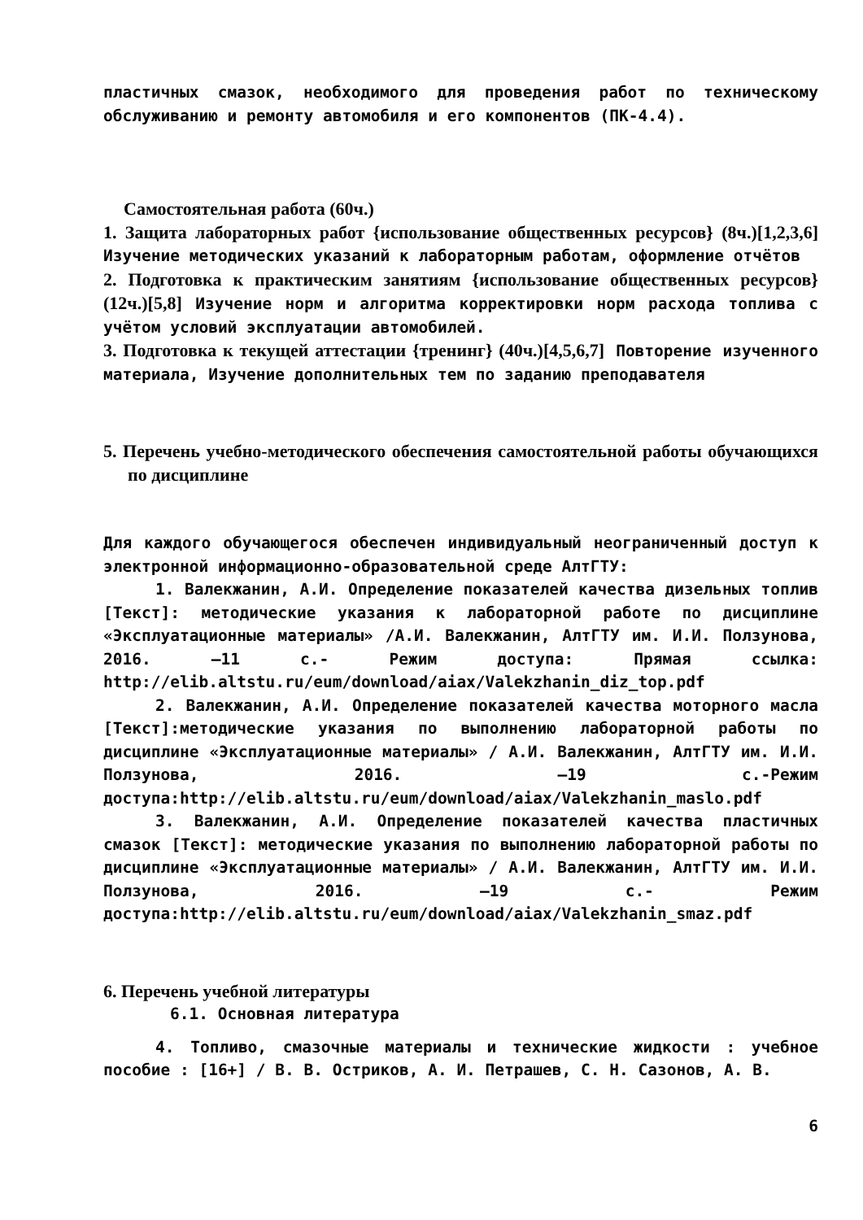пластичных смазок, необходимого для проведения работ по техническому обслуживанию и ремонту автомобиля и его компонентов (ПК-4.4).
Самостоятельная работа (60ч.)
1. Защита лабораторных работ {использование общественных ресурсов} (8ч.)[1,2,3,6] Изучение методических указаний к лабораторным работам, оформление отчётов
2. Подготовка к практическим занятиям {использование общественных ресурсов} (12ч.)[5,8] Изучение норм и алгоритма корректировки норм расхода топлива с учётом условий эксплуатации автомобилей.
3. Подготовка к текущей аттестации {тренинг} (40ч.)[4,5,6,7] Повторение изученного материала, Изучение дополнительных тем по заданию преподавателя
5. Перечень учебно-методического обеспечения самостоятельной работы обучающихся по дисциплине
Для каждого обучающегося обеспечен индивидуальный неограниченный доступ к электронной информационно-образовательной среде АлтГТУ:
1. Валекжанин, А.И. Определение показателей качества дизельных топлив [Текст]: методические указания к лабораторной работе по дисциплине «Эксплуатационные материалы» /А.И. Валекжанин, АлтГТУ им. И.И. Ползунова, 2016. –11 с.- Режим доступа: Прямая ссылка: http://elib.altstu.ru/eum/download/aiax/Valekzhanin_diz_top.pdf
2. Валекжанин, А.И. Определение показателей качества моторного масла [Текст]:методические указания по выполнению лабораторной работы по дисциплине «Эксплуатационные материалы» / А.И. Валекжанин, АлтГТУ им. И.И. Ползунова, 2016. –19 с.-Режим доступа:http://elib.altstu.ru/eum/download/aiax/Valekzhanin_maslo.pdf
3. Валекжанин, А.И. Определение показателей качества пластичных смазок [Текст]: методические указания по выполнению лабораторной работы по дисциплине «Эксплуатационные материалы» / А.И. Валекжанин, АлтГТУ им. И.И. Ползунова, 2016. –19 с.- Режим доступа:http://elib.altstu.ru/eum/download/aiax/Valekzhanin_smaz.pdf
6. Перечень учебной литературы
6.1. Основная литература
4. Топливо, смазочные материалы и технические жидкости : учебное пособие : [16+] / В. В. Остриков, А. И. Петрашев, С. Н. Сазонов, А. В.
6